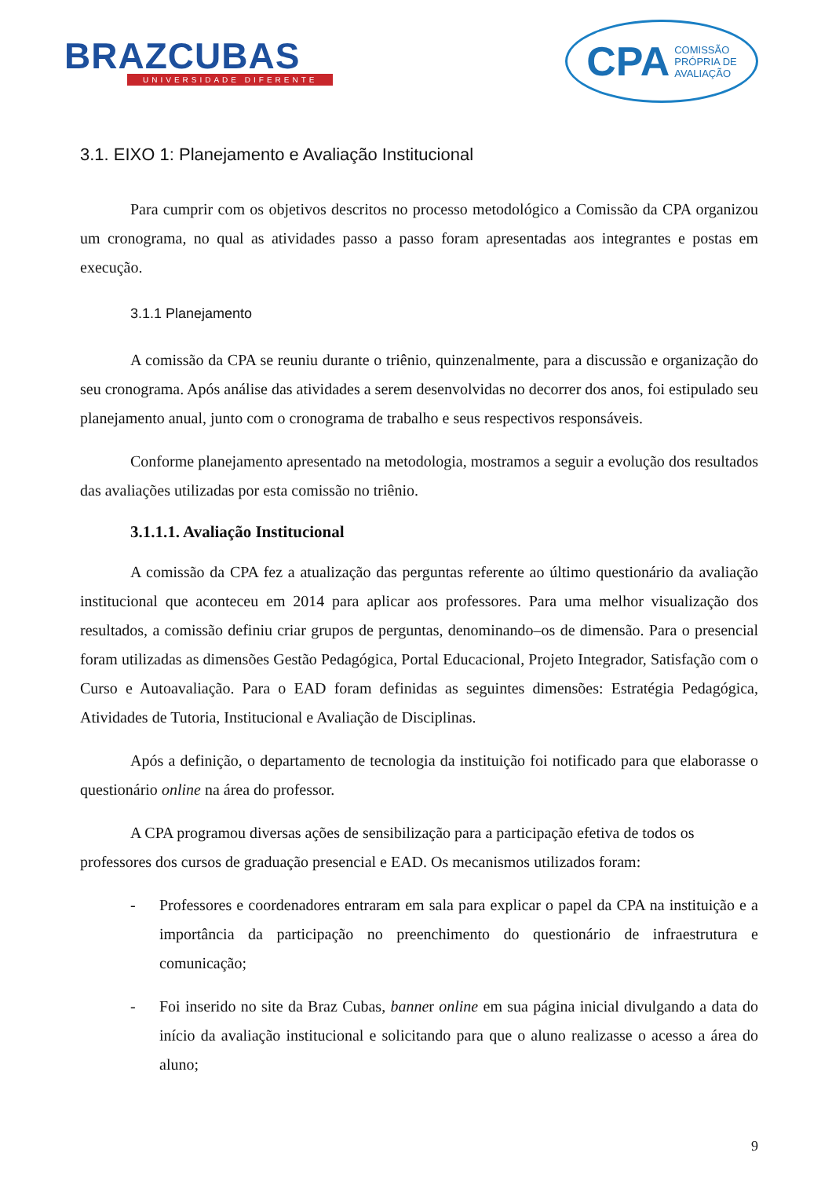BRAZCUBAS
UNIVERSIDADE DIFERENTE
CPA COMISSÃO
PRÓPRIA DE
AVALIAÇÃO
3.1. EIXO 1: Planejamento e Avaliação Institucional
Para cumprir com os objetivos descritos no processo metodológico a Comissão da CPA organizou um cronograma, no qual as atividades passo a passo foram apresentadas aos integrantes e postas em execução.
3.1.1 Planejamento
A comissão da CPA se reuniu durante o triênio, quinzenalmente, para a discussão e organização do seu cronograma. Após análise das atividades a serem desenvolvidas no decorrer dos anos, foi estipulado seu planejamento anual, junto com o cronograma de trabalho e seus respectivos responsáveis.
Conforme planejamento apresentado na metodologia, mostramos a seguir a evolução dos resultados das avaliações utilizadas por esta comissão no triênio.
3.1.1.1. Avaliação Institucional
A comissão da CPA fez a atualização das perguntas referente ao último questionário da avaliação institucional que aconteceu em 2014 para aplicar aos professores. Para uma melhor visualização dos resultados, a comissão definiu criar grupos de perguntas, denominando–os de dimensão. Para o presencial foram utilizadas as dimensões Gestão Pedagógica, Portal Educacional, Projeto Integrador, Satisfação com o Curso e Autoavaliação. Para o EAD foram definidas as seguintes dimensões: Estratégia Pedagógica, Atividades de Tutoria, Institucional e Avaliação de Disciplinas.
Após a definição, o departamento de tecnologia da instituição foi notificado para que elaborasse o questionário online na área do professor.
A CPA programou diversas ações de sensibilização para a participação efetiva de todos os professores dos cursos de graduação presencial e EAD. Os mecanismos utilizados foram:
- Professores e coordenadores entraram em sala para explicar o papel da CPA na instituição e a importância da participação no preenchimento do questionário de infraestrutura e comunicação;
- Foi inserido no site da Braz Cubas, banner online em sua página inicial divulgando a data do início da avaliação institucional e solicitando para que o aluno realizasse o acesso a área do aluno;
9